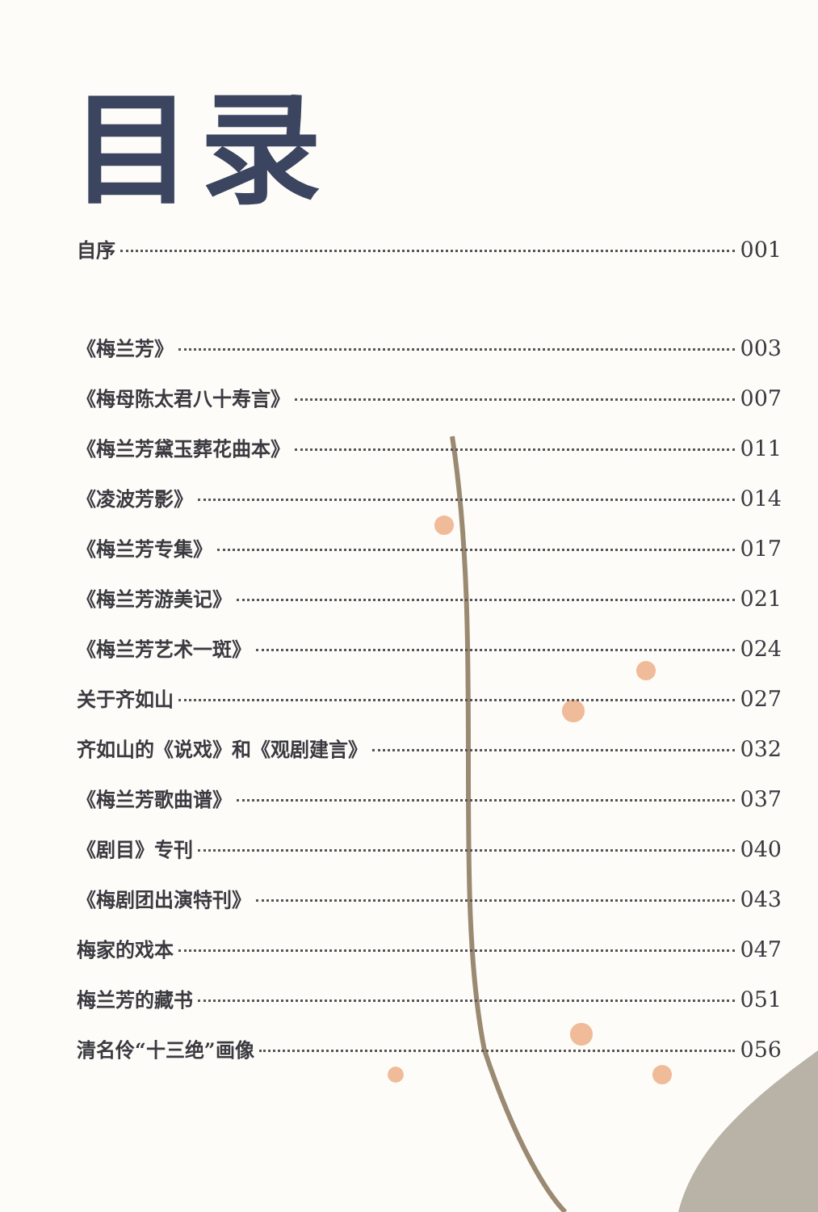目录
自序 001
《梅兰芳》 003
《梅母陈太君八十寿言》 007
《梅兰芳黛玉葬花曲本》 011
《凌波芳影》 014
《梅兰芳专集》 017
《梅兰芳游美记》 021
《梅兰芳艺术一斑》 024
关于齐如山 027
齐如山的《说戏》和《观剧建言》 032
《梅兰芳歌曲谱》 037
《剧目》专刊 040
《梅剧团出演特刊》 043
梅家的戏本 047
梅兰芳的藏书 051
清名伶“十三绝”画像 056